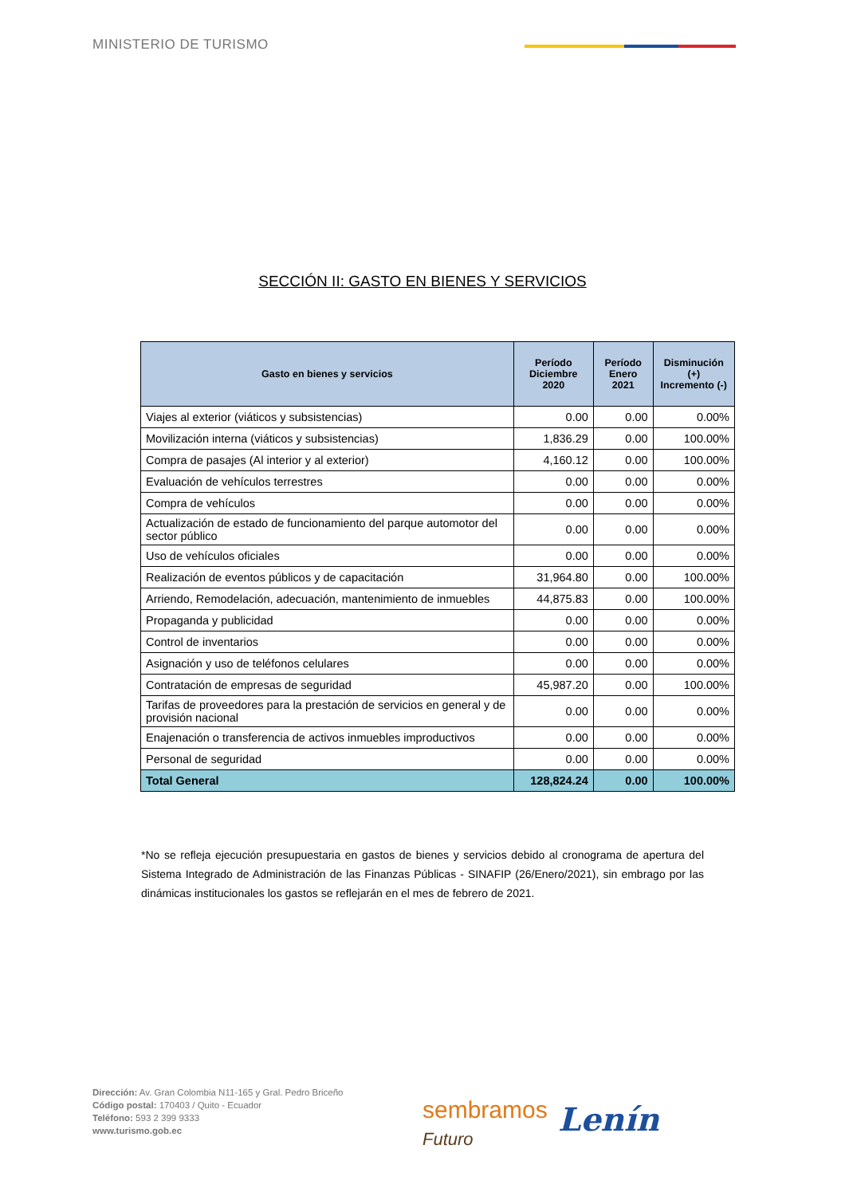MINISTERIO DE TURISMO
SECCIÓN II: GASTO EN BIENES Y SERVICIOS
| Gasto en bienes y servicios | Período Diciembre 2020 | Período Enero 2021 | Disminución (+) Incremento (-) |
| --- | --- | --- | --- |
| Viajes al exterior (viáticos y subsistencias) | 0.00 | 0.00 | 0.00% |
| Movilización interna (viáticos y subsistencias) | 1,836.29 | 0.00 | 100.00% |
| Compra de pasajes (Al interior y al exterior) | 4,160.12 | 0.00 | 100.00% |
| Evaluación de vehículos terrestres | 0.00 | 0.00 | 0.00% |
| Compra de vehículos | 0.00 | 0.00 | 0.00% |
| Actualización de estado de funcionamiento del parque automotor del sector público | 0.00 | 0.00 | 0.00% |
| Uso de vehículos oficiales | 0.00 | 0.00 | 0.00% |
| Realización de eventos públicos y de capacitación | 31,964.80 | 0.00 | 100.00% |
| Arriendo, Remodelación, adecuación, mantenimiento de inmuebles | 44,875.83 | 0.00 | 100.00% |
| Propaganda y publicidad | 0.00 | 0.00 | 0.00% |
| Control de inventarios | 0.00 | 0.00 | 0.00% |
| Asignación y uso de teléfonos celulares | 0.00 | 0.00 | 0.00% |
| Contratación de empresas de seguridad | 45,987.20 | 0.00 | 100.00% |
| Tarifas de proveedores para la prestación de servicios en general y de provisión nacional | 0.00 | 0.00 | 0.00% |
| Enajenación o transferencia de activos inmuebles improductivos | 0.00 | 0.00 | 0.00% |
| Personal de seguridad | 0.00 | 0.00 | 0.00% |
| Total General | 128,824.24 | 0.00 | 100.00% |
*No se refleja ejecución presupuestaria en gastos de bienes y servicios debido al cronograma de apertura del Sistema Integrado de Administración de las Finanzas Públicas - SINAFIP (26/Enero/2021), sin embrago por las dinámicas institucionales los gastos se reflejarán en el mes de febrero de 2021.
Dirección: Av. Gran Colombia N11-165 y Gral. Pedro Briceño
Código postal: 170403 / Quito - Ecuador
Teléfono: 593 2 399 9333
www.turismo.gob.ec
sembramos
Futuro
Lenín